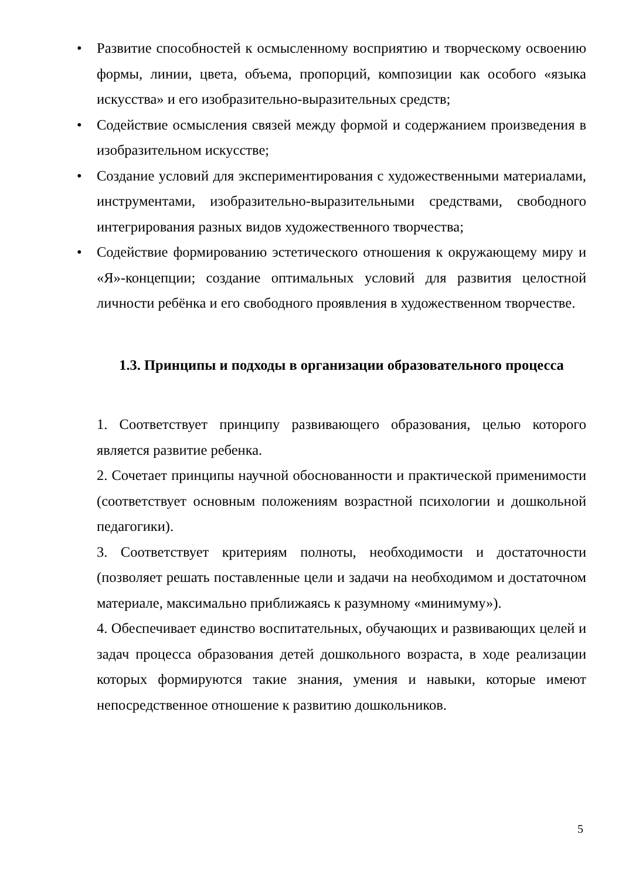• Развитие способностей к осмысленному восприятию и творческому освоению формы, линии, цвета, объема, пропорций, композиции как особого «языка искусства» и его изобразительно-выразительных средств;
• Содействие осмысления связей между формой и содержанием произведения в изобразительном искусстве;
• Создание условий для экспериментирования с художественными материалами, инструментами, изобразительно-выразительными средствами, свободного интегрирования разных видов художественного творчества;
• Содействие формированию эстетического отношения к окружающему миру и «Я»-концепции; создание оптимальных условий для развития целостной личности ребёнка и его свободного проявления в художественном творчестве.
1.3. Принципы и подходы в организации образовательного процесса
1. Соответствует принципу развивающего образования, целью которого является развитие ребенка.
2. Сочетает принципы научной обоснованности и практической применимости (соответствует основным положениям возрастной психологии и дошкольной педагогики).
3. Соответствует критериям полноты, необходимости и достаточности (позволяет решать поставленные цели и задачи на необходимом и достаточном материале, максимально приближаясь к разумному «минимуму»).
4. Обеспечивает единство воспитательных, обучающих и развивающих целей и задач процесса образования детей дошкольного возраста, в ходе реализации которых формируются такие знания, умения и навыки, которые имеют непосредственное отношение к развитию дошкольников.
5